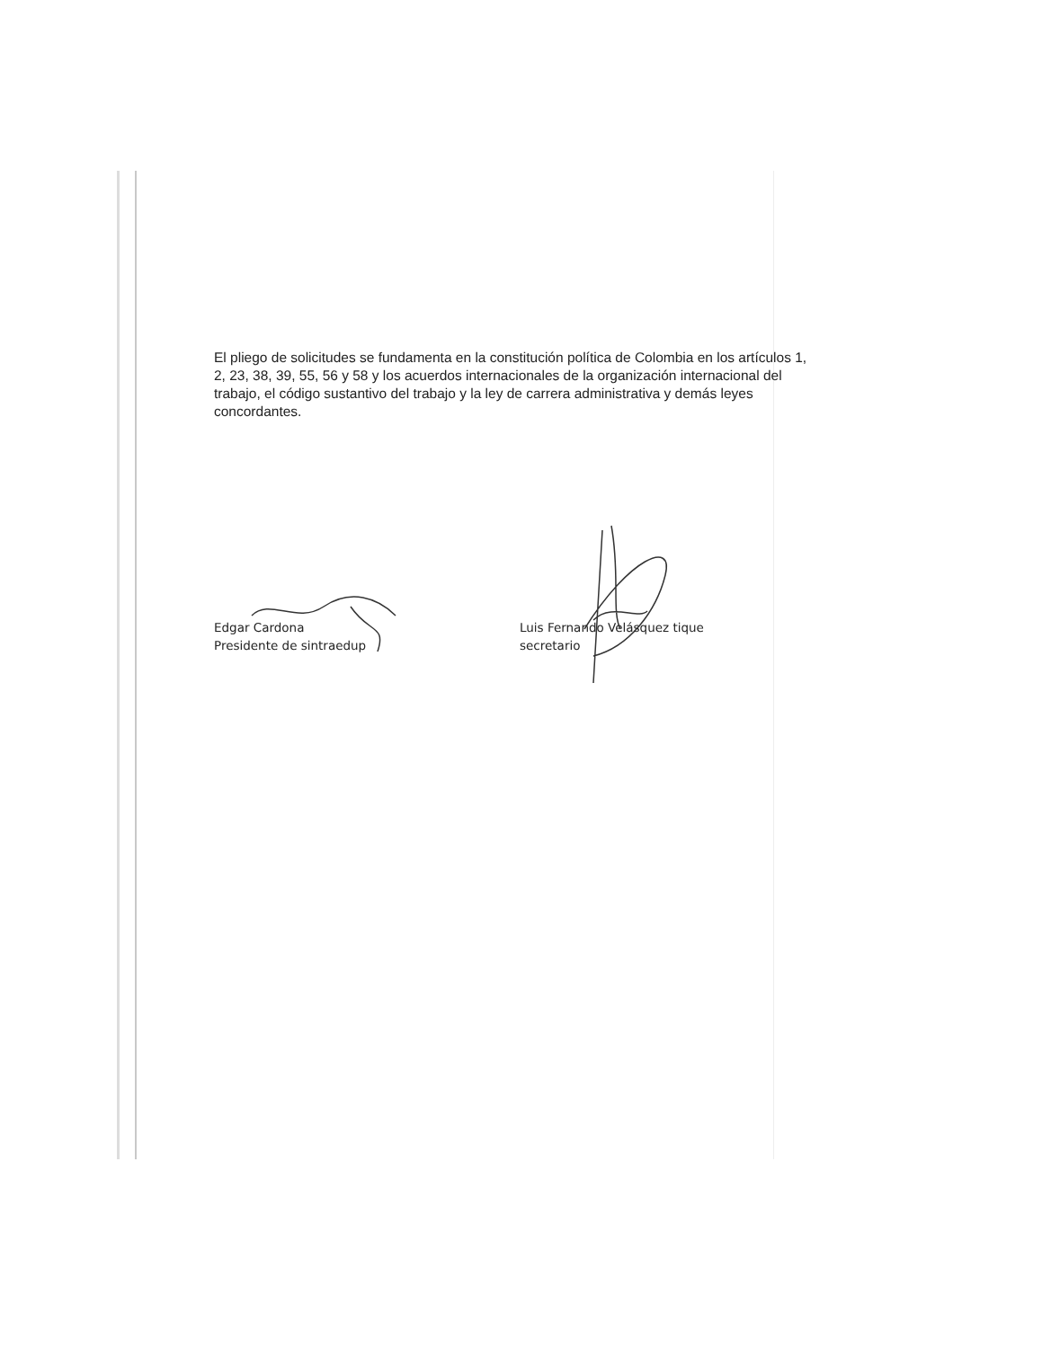El pliego de solicitudes se fundamenta en la constitución política de Colombia en los artículos 1, 2, 23, 38, 39, 55, 56 y 58 y los acuerdos internacionales de la organización internacional del trabajo, el código sustantivo del trabajo y la ley de carrera administrativa y demás leyes concordantes.
Edgar Cardona
Presidente de sintraedup
Luis Fernando Velásquez tique
secretario